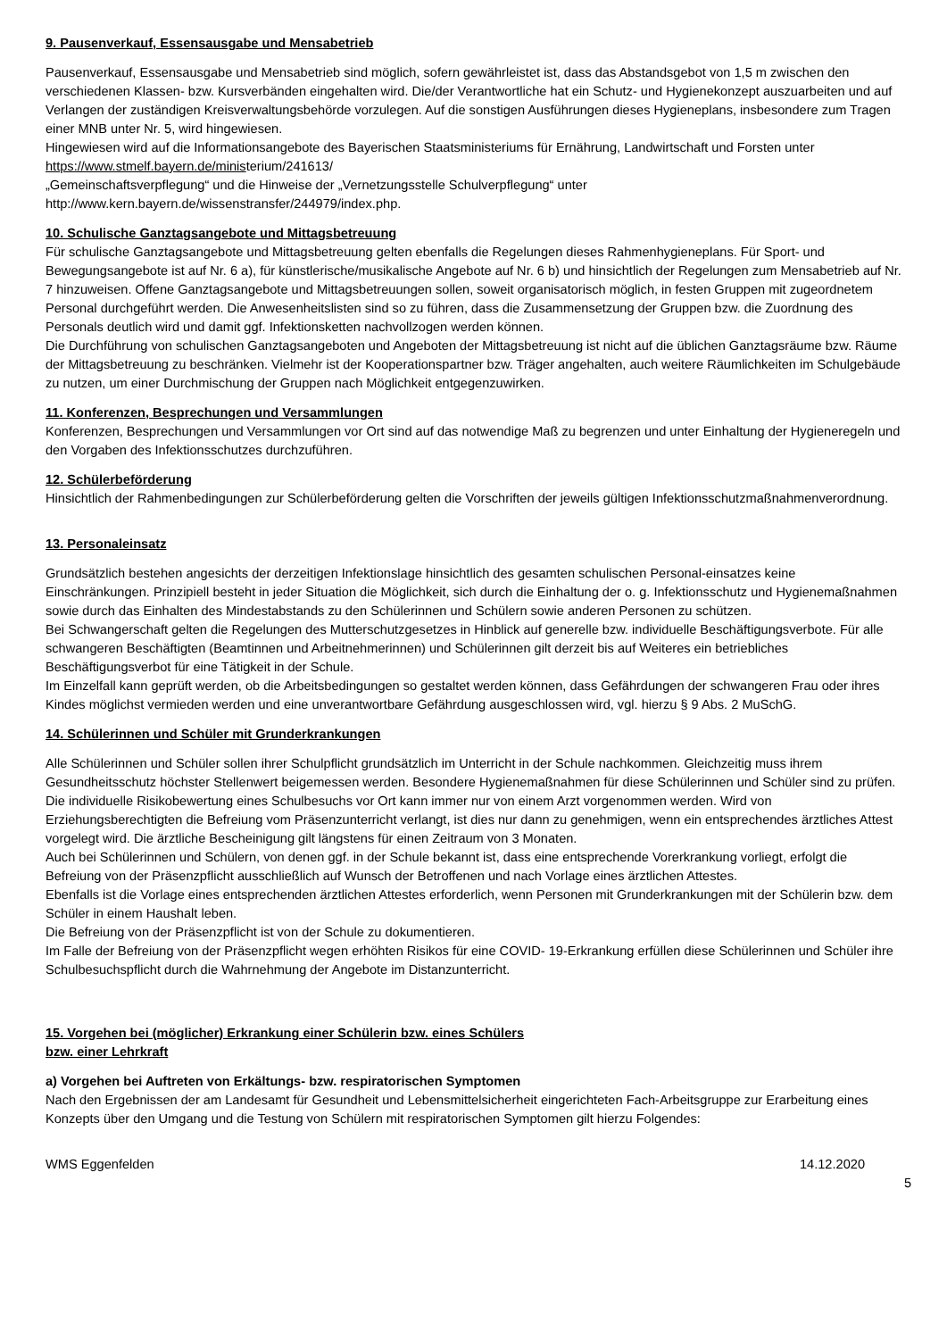9. Pausenverkauf, Essensausgabe und Mensabetrieb
Pausenverkauf, Essensausgabe und Mensabetrieb sind möglich, sofern gewährleistet ist, dass das Abstandsgebot von 1,5 m zwischen den verschiedenen Klassen- bzw. Kursverbänden eingehalten wird. Die/der Verantwortliche hat ein Schutz- und Hygienekonzept auszuarbeiten und auf Verlangen der zuständigen Kreisverwaltungsbehörde vorzulegen. Auf die sonstigen Ausführungen dieses Hygieneplans, insbesondere zum Tragen einer MNB unter Nr. 5, wird hingewiesen.
Hingewiesen wird auf die Informationsangebote des Bayerischen Staatsministeriums für Ernährung, Landwirtschaft und Forsten unter https://www.stmelf.bayern.de/ministerium/241613/
„Gemeinschaftsverpflegung“ und die Hinweise der „Vernetzungsstelle Schulverpflegung“ unter http://www.kern.bayern.de/wissenstransfer/244979/index.php.
10. Schulische Ganztagsangebote und Mittagsbetreuung
Für schulische Ganztagsangebote und Mittagsbetreuung gelten ebenfalls die Regelungen dieses Rahmenhygieneplans. Für Sport- und Bewegungsangebote ist auf Nr. 6 a), für künstlerische/musikalische Angebote auf Nr. 6 b) und hinsichtlich der Regelungen zum Mensabetrieb auf Nr. 7 hinzuweisen. Offene Ganztagsangebote und Mittagsbetreuungen sollen, soweit organisatorisch möglich, in festen Gruppen mit zugeordnetem Personal durchgeführt werden. Die Anwesenheitslisten sind so zu führen, dass die Zusammensetzung der Gruppen bzw. die Zuordnung des Personals deutlich wird und damit ggf. Infektionsketten nachvollzogen werden können.
Die Durchführung von schulischen Ganztagsangeboten und Angeboten der Mittagsbetreuung ist nicht auf die üblichen Ganztagsräume bzw. Räume der Mittagsbetreuung zu beschränken. Vielmehr ist der Kooperationspartner bzw. Träger angehalten, auch weitere Räumlichkeiten im Schulgebäude zu nutzen, um einer Durchmischung der Gruppen nach Möglichkeit entgegenzuwirken.
11. Konferenzen, Besprechungen und Versammlungen
Konferenzen, Besprechungen und Versammlungen vor Ort sind auf das notwendige Maß zu begrenzen und unter Einhaltung der Hygieneregeln und den Vorgaben des Infektionsschutzes durchzuführen.
12. Schülerbeförderung
Hinsichtlich der Rahmenbedingungen zur Schülerbeförderung gelten die Vorschriften der jeweils gültigen Infektionsschutzmaßnahmenverordnung.
13. Personaleinsatz
Grundsätzlich bestehen angesichts der derzeitigen Infektionslage hinsichtlich des gesamten schulischen Personal-einsatzes keine Einschränkungen. Prinzipiell besteht in jeder Situation die Möglichkeit, sich durch die Einhaltung der o. g. Infektionsschutz und Hygienemaßnahmen sowie durch das Einhalten des Mindestabstands zu den Schülerinnen und Schülern sowie anderen Personen zu schützen.
Bei Schwangerschaft gelten die Regelungen des Mutterschutzgesetzes in Hinblick auf generelle bzw. individuelle Beschäftigungsverbote. Für alle schwangeren Beschäftigten (Beamtinnen und Arbeitnehmerinnen) und Schülerinnen gilt derzeit bis auf Weiteres ein betriebliches Beschäftigungsverbot für eine Tätigkeit in der Schule.
Im Einzelfall kann geprüft werden, ob die Arbeitsbedingungen so gestaltet werden können, dass Gefährdungen der schwangeren Frau oder ihres Kindes möglichst vermieden werden und eine unverantwortbare Gefährdung ausgeschlossen wird, vgl. hierzu § 9 Abs. 2 MuSchG.
14. Schülerinnen und Schüler mit Grunderkrankungen
Alle Schülerinnen und Schüler sollen ihrer Schulpflicht grundsätzlich im Unterricht in der Schule nachkommen. Gleichzeitig muss ihrem Gesundheitsschutz höchster Stellenwert beigemessen werden. Besondere Hygienemaßnahmen für diese Schülerinnen und Schüler sind zu prüfen.
Die individuelle Risikobewertung eines Schulbesuchs vor Ort kann immer nur von einem Arzt vorgenommen werden. Wird von Erziehungsberechtigten die Befreiung vom Präsenzunterricht verlangt, ist dies nur dann zu genehmigen, wenn ein entsprechendes ärztliches Attest vorgelegt wird. Die ärztliche Bescheinigung gilt längstens für einen Zeitraum von 3 Monaten.
Auch bei Schülerinnen und Schülern, von denen ggf. in der Schule bekannt ist, dass eine entsprechende Vorerkrankung vorliegt, erfolgt die Befreiung von der Präsenzpflicht ausschließlich auf Wunsch der Betroffenen und nach Vorlage eines ärztlichen Attestes.
Ebenfalls ist die Vorlage eines entsprechenden ärztlichen Attestes erforderlich, wenn Personen mit Grunderkrankungen mit der Schülerin bzw. dem Schüler in einem Haushalt leben.
Die Befreiung von der Präsenzpflicht ist von der Schule zu dokumentieren.
Im Falle der Befreiung von der Präsenzpflicht wegen erhöhten Risikos für eine COVID- 19-Erkrankung erfüllen diese Schülerinnen und Schüler ihre Schulbesuchspflicht durch die Wahrnehmung der Angebote im Distanzunterricht.
15. Vorgehen bei (möglicher) Erkrankung einer Schülerin bzw. eines Schülers
bzw. einer Lehrkraft
a) Vorgehen bei Auftreten von Erkältungs- bzw. respiratorischen Symptomen
Nach den Ergebnissen der am Landesamt für Gesundheit und Lebensmittelsicherheit eingerichteten Fach-Arbeitsgruppe zur Erarbeitung eines Konzepts über den Umgang und die Testung von Schülern mit respiratorischen Symptomen gilt hierzu Folgendes:
WMS Eggenfelden 14.12.2020
5